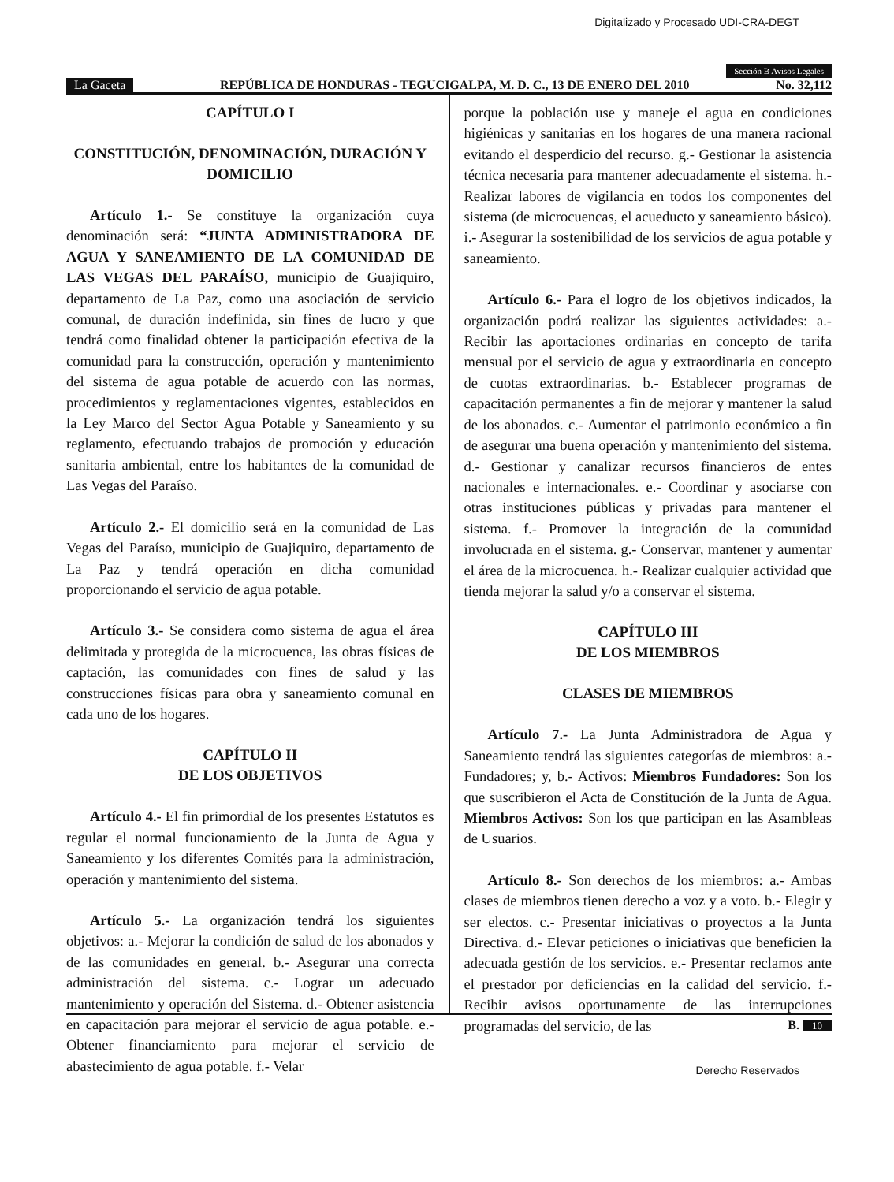Digitalizado y Procesado UDI-CRA-DEGT
Sección B Avisos Legales
La Gaceta REPÚBLICA DE HONDURAS - TEGUCIGALPA, M. D. C., 13 DE ENERO DEL 2010 No. 32,112
CAPÍTULO I
CONSTITUCIÓN, DENOMINACIÓN, DURACIÓN Y DOMICILIO
Artículo 1.- Se constituye la organización cuya denominación será: “JUNTA ADMINISTRADORA DE AGUA Y SANEAMIENTO DE LA COMUNIDAD DE LAS VEGAS DEL PARAÍSO, municipio de Guajiquiro, departamento de La Paz, como una asociación de servicio comunal, de duración indefinida, sin fines de lucro y que tendrá como finalidad obtener la participación efectiva de la comunidad para la construcción, operación y mantenimiento del sistema de agua potable de acuerdo con las normas, procedimientos y reglamentaciones vigentes, establecidos en la Ley Marco del Sector Agua Potable y Saneamiento y su reglamento, efectuando trabajos de promoción y educación sanitaria ambiental, entre los habitantes de la comunidad de Las Vegas del Paraíso.
Artículo 2.- El domicilio será en la comunidad de Las Vegas del Paraíso, municipio de Guajiquiro, departamento de La Paz y tendrá operación en dicha comunidad proporcionando el servicio de agua potable.
Artículo 3.- Se considera como sistema de agua el área delimitada y protegida de la microcuenca, las obras físicas de captación, las comunidades con fines de salud y las construcciones físicas para obra y saneamiento comunal en cada uno de los hogares.
CAPÍTULO II
DE LOS OBJETIVOS
Artículo 4.- El fin primordial de los presentes Estatutos es regular el normal funcionamiento de la Junta de Agua y Saneamiento y los diferentes Comités para la administración, operación y mantenimiento del sistema.
Artículo 5.- La organización tendrá los siguientes objetivos: a.- Mejorar la condición de salud de los abonados y de las comunidades en general. b.- Asegurar una correcta administración del sistema. c.- Lograr un adecuado mantenimiento y operación del Sistema. d.- Obtener asistencia en capacitación para mejorar el servicio de agua potable. e.- Obtener financiamiento para mejorar el servicio de abastecimiento de agua potable. f.- Velar
porque la población use y maneje el agua en condiciones higiénicas y sanitarias en los hogares de una manera racional evitando el desperdicio del recurso. g.- Gestionar la asistencia técnica necesaria para mantener adecuadamente el sistema. h.- Realizar labores de vigilancia en todos los componentes del sistema (de microcuencas, el acueducto y saneamiento básico). i.- Asegurar la sostenibilidad de los servicios de agua potable y saneamiento.
Artículo 6.- Para el logro de los objetivos indicados, la organización podrá realizar las siguientes actividades: a.- Recibir las aportaciones ordinarias en concepto de tarifa mensual por el servicio de agua y extraordinaria en concepto de cuotas extraordinarias. b.- Establecer programas de capacitación permanentes a fin de mejorar y mantener la salud de los abonados. c.- Aumentar el patrimonio económico a fin de asegurar una buena operación y mantenimiento del sistema. d.- Gestionar y canalizar recursos financieros de entes nacionales e internacionales. e.- Coordinar y asociarse con otras instituciones públicas y privadas para mantener el sistema. f.- Promover la integración de la comunidad involucrada en el sistema. g.- Conservar, mantener y aumentar el área de la microcuenca. h.- Realizar cualquier actividad que tienda mejorar la salud y/o a conservar el sistema.
CAPÍTULO III
DE LOS MIEMBROS
CLASES DE MIEMBROS
Artículo 7.- La Junta Administradora de Agua y Saneamiento tendrá las siguientes categorías de miembros: a.- Fundadores; y, b.- Activos: Miembros Fundadores: Son los que suscribieron el Acta de Constitución de la Junta de Agua. Miembros Activos: Son los que participan en las Asambleas de Usuarios.
Artículo 8.- Son derechos de los miembros: a.- Ambas clases de miembros tienen derecho a voz y a voto. b.- Elegir y ser electos. c.- Presentar iniciativas o proyectos a la Junta Directiva. d.- Elevar peticiones o iniciativas que beneficien la adecuada gestión de los servicios. e.- Presentar reclamos ante el prestador por deficiencias en la calidad del servicio. f.- Recibir avisos oportunamente de las interrupciones programadas del servicio, de las
B. 10
Derecho Reservados